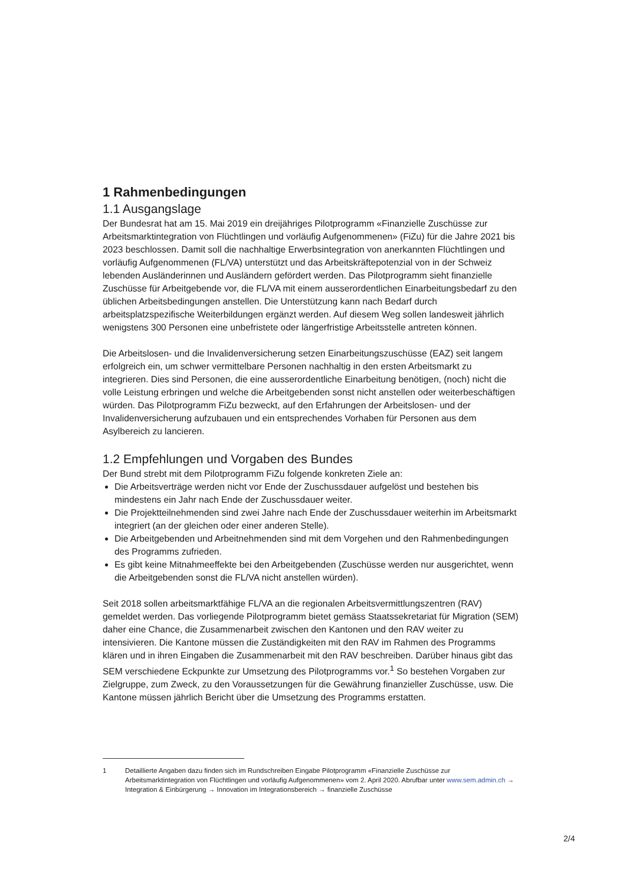1 Rahmenbedingungen
1.1 Ausgangslage
Der Bundesrat hat am 15. Mai 2019 ein dreijähriges Pilotprogramm «Finanzielle Zuschüsse zur Arbeitsmarktintegration von Flüchtlingen und vorläufig Aufgenommenen» (FiZu) für die Jahre 2021 bis 2023 beschlossen. Damit soll die nachhaltige Erwerbsintegration von anerkannten Flüchtlingen und vorläufig Aufgenommenen (FL/VA) unterstützt und das Arbeitskräftepotenzial von in der Schweiz lebenden Ausländerinnen und Ausländern gefördert werden. Das Pilotprogramm sieht finanzielle Zuschüsse für Arbeitgebende vor, die FL/VA mit einem ausserordentlichen Einarbeitungsbedarf zu den üblichen Arbeitsbedingungen anstellen. Die Unterstützung kann nach Bedarf durch arbeitsplatzspezifische Weiterbildungen ergänzt werden. Auf diesem Weg sollen landesweit jährlich wenigstens 300 Personen eine unbefristete oder längerfristige Arbeitsstelle antreten können.
Die Arbeitslosen- und die Invalidenversicherung setzen Einarbeitungszuschüsse (EAZ) seit langem erfolgreich ein, um schwer vermittelbare Personen nachhaltig in den ersten Arbeitsmarkt zu integrieren. Dies sind Personen, die eine ausserordentliche Einarbeitung benötigen, (noch) nicht die volle Leistung erbringen und welche die Arbeitgebenden sonst nicht anstellen oder weiterbeschäftigen würden. Das Pilotprogramm FiZu bezweckt, auf den Erfahrungen der Arbeitslosen- und der Invalidenversicherung aufzubauen und ein entsprechendes Vorhaben für Personen aus dem Asylbereich zu lancieren.
1.2 Empfehlungen und Vorgaben des Bundes
Der Bund strebt mit dem Pilotprogramm FiZu folgende konkreten Ziele an:
Die Arbeitsverträge werden nicht vor Ende der Zuschussdauer aufgelöst und bestehen bis mindestens ein Jahr nach Ende der Zuschussdauer weiter.
Die Projektteilnehmenden sind zwei Jahre nach Ende der Zuschussdauer weiterhin im Arbeitsmarkt integriert (an der gleichen oder einer anderen Stelle).
Die Arbeitgebenden und Arbeitnehmenden sind mit dem Vorgehen und den Rahmenbedingungen des Programms zufrieden.
Es gibt keine Mitnahmeeffekte bei den Arbeitgebenden (Zuschüsse werden nur ausgerichtet, wenn die Arbeitgebenden sonst die FL/VA nicht anstellen würden).
Seit 2018 sollen arbeitsmarktfähige FL/VA an die regionalen Arbeitsvermittlungszentren (RAV) gemeldet werden. Das vorliegende Pilotprogramm bietet gemäss Staatssekretariat für Migration (SEM) daher eine Chance, die Zusammenarbeit zwischen den Kantonen und den RAV weiter zu intensivieren. Die Kantone müssen die Zuständigkeiten mit den RAV im Rahmen des Programms klären und in ihren Eingaben die Zusammenarbeit mit den RAV beschreiben. Darüber hinaus gibt das SEM verschiedene Eckpunkte zur Umsetzung des Pilotprogramms vor.<sup>1</sup> So bestehen Vorgaben zur Zielgruppe, zum Zweck, zu den Voraussetzungen für die Gewährung finanzieller Zuschüsse, usw. Die Kantone müssen jährlich Bericht über die Umsetzung des Programms erstatten.
1 Detaillierte Angaben dazu finden sich im Rundschreiben Eingabe Pilotprogramm «Finanzielle Zuschüsse zur Arbeitsmarktintegration von Flüchtlingen und vorläufig Aufgenommenen» vom 2. April 2020. Abrufbar unter www.sem.admin.ch → Integration & Einbürgerung → Innovation im Integrationsbereich → finanzielle Zuschüsse
2/4